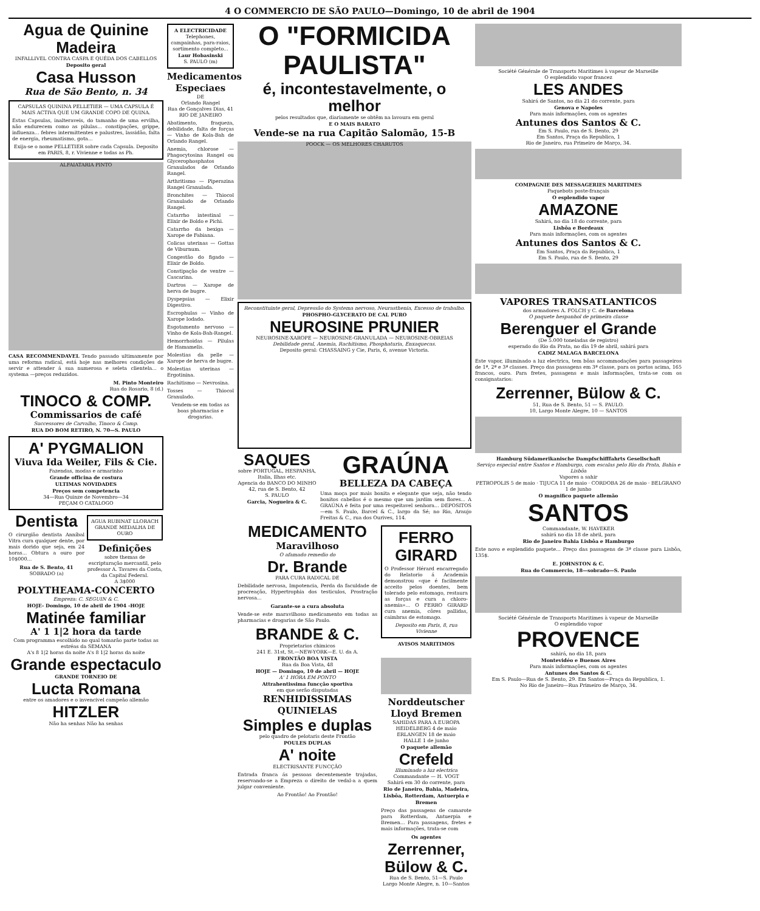4 O COMMERCIO DE SÃO PAULO—Domingo, 10 de abril de 1904
Agua de Quinine Madeira
INFALLIVEL CONTRA CASPA E QUÉDA DOS CABELLOS
Deposito geral
Casa Husson
Rua de São Bento, n. 34
CAPSULAS QUININA PELLETIER — UMA CAPSULA É MAIS ACTIVA QUE UM GRANDE COPO DE QUINA.
Estas Capsulas, inalteraveis, do tamanho de uma ervilha, não endurecem como as pilulas... constipações, grippe, influenza... febres intermittentes e palustres, lassidão, falta de energia, rheumatismo, gota...
Exija-se o nome PELLETIER sobre cada Capsula. Deposito em PARIS, 8, r. Vivienne e todas as Ph.
ALFAIATARIA PINTO
CASA RECOMMENDAVEL Tendo passado ultimamente por uma reforma radical, está hoje nas melhores condições de servir e attender á sua numerosa e seleta clientela... o systema —preços reduzidos.
M. Pinto Monteiro
Rua do Rosario, 8 (d.)
TINOCO & COMP.
Commissarios de café
Successores de Carvalho, Tinoco & Comp.
RUA DO BOM RETIRO, N. 70—S. PAULO
A' PYGMALION
Viuva Ida Weiler, Fils & Cie.
Fazendas, modas e armarinho
Grande officina de costura
ULTIMAS NOVIDADES
Preços sem competencia
34—Rua Quinze de Novembro—34
PEÇAM O CATALOGO
Dentista
O cirurgião dentista Anníbal Vitra cura qualquer dente, por mais dorido que seja, em 24 horas... Obtura a ouro por 10$000...
Rua de S. Bento, 41
SOBRADO (a)
AGUA RUBINAT LLORACH
GRANDE MEDALHA DE OURO
Definições
sobre themas de escripturação mercantil, pelo professor A. Tavares da Costa, da Capital Federal.
A 3$000
POLYTHEAMA-CONCERTO
Empreza: C. SEGUIN & C.
HOJE- Domingo, 10 de abril de 1904 -HOJE
Matinée familiar
A' 1 1|2 hora da tarde
Com programma escolhido no qual tomarão parte todas as estréas da SEMANA
A's 8 1|2 horas da noite A's 8 1|2 horas da noite
Grande espectaculo
GRANDE TORNEIO DE
Lucta Romana
entre os amadores e o invencivel campeão allemão
HITZLER
Não ha senhas Não ha senhas
A ELECTRICIDADE
Telephones, campainhas, para-raios, sortimento completo... Laur Hobasinski
S. PAULO (m)
Medicamentos Especiaes
DE
Orlando Rangel
Rua de Gonçalves Dias, 41
RIO DE JANEIRO
Abatimento, fraqueza, debilidade, falta de forças — Vinho de Kola-Bah de Orlando Rangel.
Anemia, chlorose — Phagocytosina Rangel ou Glycerophosphatos Granulados de Orlando Rangel.
Arthritismo — Piperazina Rangel Granulada.
Bronchites — Thiocol Granulado de Orlando Rangel.
Catarrho intestinal — Elixir de Boldo e Pichi.
Catarrho da bexiga — Xarope de Fabiana.
Colicas uterinas — Gottas de Viburnum.
Congestão do figado — Elixir de Boldo.
Constipação de ventre — Cascarina.
Dartros — Xarope de herva de bugre.
Dyspepsias — Elixir Digestivo.
Escrophulas — Vinho de Xarope Iodado.
Esgotamento nervoso — Vinho de Kola-Bah-Rangel.
Hemorrhoidas — Pilulas de Hamamelis.
Molestias da pelle — Xarope de herva de bugre.
Molestias uterinas — Ergotinina.
Rachitismo — Nevrosina.
Tosses — Thiocol Granulado.
Vendem-se em todas as boas pharmacias e drogarias.
O "FORMICIDA PAULISTA"
é, incontestavelmente, o melhor
pelos resultados que, diariamente se obtêm na lavoura em geral
E O MAIS BARATO
Vende-se na rua Capitão Salomão, 15-B
POOCK — OS MELHORES CHARUTOS
Reconstituinte geral, Depressão do Systema nervoso, Neurasthenia, Excesso de trabalho.
PHOSPHO-GLYCERATO DE CAL PURO
NEUROSINE PRUNIER
NEUROSINE-XAROPE — NEUROSINE-GRANULADA — NEUROSINE-OBREIAS
Debilidade geral, Anemia, Rachitismo, Phosphaturia, Enxaquecas.
Deposito geral: CHASSAING y Cie, Paris, 6, avenue Victoria.
SAQUES
sobre PORTUGAL, HESPANHA, Italia, Ilhas etc.
Agencia do BANCO DO MINHO
42, rua de S. Bento, 42
S. PAULO
Garcia, Nogueira & C.
GRAÚNA
BELLEZA DA CABEÇA
Uma moça por mais bonita e elegante que seja, não tendo bonitos cabellos é o mesmo que um jardim sem flores... A GRAÚNA é feita por uma respeitavel senhora... DEPOSITOS—em S. Paulo, Barcel & C., largo da Sé; no Rio, Araujo Freitas & C., rua dos Ourives, 114.
MEDICAMENTO
Maravilhoso
O afamado remedio do
Dr. Brande
PARA CURA RADICAL DE
Debilidade nervosa, Impotencia, Perda da faculdade de procreação, Hypertrophia dos testiculos, Prostração nervosa...
Garante-se a cura absoluta
Vende-se este maravilhoso medicamento em todas as pharmacias e drogarias de São Paulo.
BRANDE & C.
Proprietarios chimicos
241 E. 31st, St.—NEW-YORK—E. U. da A.
FERRO GIRARD
O Professor Hérard encarregado do Relatorio á Academia demonstrou «que é facilmente acceito pelos doentes, bem tolerado pelo estomago, restaura as forças e cura a chloro-anemia»... O FERRO GIRARD cura anemia, côres pallidas, caimbras de estomago.
Deposito em Paris, 8, rua Vivienne
AVISOS MARITIMOS
FRONTÃO BOA VISTA
Rua da Boa Vista, 48
HOJE — Domingo, 10 de abril — HOJE
A' 1 HORA EM PONTO
Attrahentissima funcção sportiva
em que serão disputadas
RENHIDISSIMAS QUINIELAS
Simples e duplas
pelo quadro de pelotaris deste Frontão
POULES DUPLAS
A' noite
ELECTRISANTE FUNCÇÃO
Entrada franca ás pessoas decentemente trajadas, reservando-se a Empreza o direito de vedal-a a quem julgar conveniente.
Ao Frontão! Ao Frontão!
Norddeutscher Lloyd Bremen
SAHIDAS PARA A EUROPA
HEIDELBERG 4 de maio
ERLANGEN 18 de maio
HALLE 1 de junho
O paquete allemão
Crefeld
Illuminado a luz electrica
Commandante — H. VOGT
Sahirá em 30 do corrente, para
Rio de Janeiro, Bahia, Madeira, Lisbôa, Rotterdam, Antuerpia e Bremen
Preço das passagens de camarote para Rotterdam, Antuerpia e Bremen... Para passagens, fretes e mais informações, trata-se com
Os agentes
Zerrenner, Bülow & C.
Rua de S. Bento, 51—S. Paulo
Largo Monte Alegre, n. 10—Santos
Société Générale de Transports Maritimes à vapeur de Marseille
O esplendido vapor francez
LES ANDES
Sahirá de Santos, no dia 21 do corrente, para
Genova e Napoles
Para mais informações, com os agentes
Antunes dos Santos & C.
Em S. Paulo, rua de S. Bento, 29
Em Santos, Praça da Republica, 1
Rio de Janeiro, rua Primeiro de Março, 34.
COMPAGNIE DES MESSAGERIES MARITIMES
Paquebots poste-français
O esplendido vapor
AMAZONE
Sahirá, no dia 18 do corrente, para
Lisbôa e Bordeaux
Para mais informações, com os agentes
Antunes dos Santos & C.
Em Santos, Praça da Republica, 1
Em S. Paulo, rua de S. Bento, 29
VAPORES TRANSATLANTICOS
dos armadores A. FOLCH y C. de Barcelona
O paquete hespanhol de primeira classe
Berenguer el Grande
(De 5.000 toneladas de registro)
esperado do Rio da Prata, no dia 19 de abril, sahirá para
CADIZ MALAGA BARCELONA
Este vapor, illuminado a luz electrica, tem bôas accommodações para passageiros de 1ª, 2ª e 3ª classes. Preço das passagens em 3ª classe, para os portos acima, 165 francos, ouro. Para fretes, passagens e mais informações, trata-se com os consignatarios:
Zerrenner, Bülow & C.
51, Rua de S. Bento, 51 — S. PAULO.
10, Largo Monte Alegre, 10 — SANTOS
Hamburg Südamerikanische Dampfschifffahrts Gesellschaft
Serviço especial entre Santos e Hamburgo, com escalas pelo Rio da Prata, Bahia e Lisbôa
Vapores a sahir
PETROPOLIS 5 de maio · TIJUCA 11 de maio · CORDOBA 26 de maio · BELGRANO 1 de junho
O magnifico paquete allemão
SANTOS
Commandante, W. HAVEKER
sahirá no dia 18 de abril, para
Rio de Janeiro Bahia Lisbôa e Hamburgo
Este novo e esplendido paquete... Preço das passagens de 3ª classe para Lisbôa, 135$.
E. JOHNSTON & C.
Rua do Commercio, 18—sobrado—S. Paulo
Société Générale de Transports Maritimes à vapeur de Marseille
O esplendido vapor
PROVENCE
sahirá, no dia 18, para
Montevidéo e Buenos Aires
Para mais informações, com os agentes
Antunes dos Santos & C.
Em S. Paulo—Rua de S. Bento, 29. Em Santos—Praça da Republica, 1.
No Rio de Janeiro—Rua Primeiro de Março, 34.